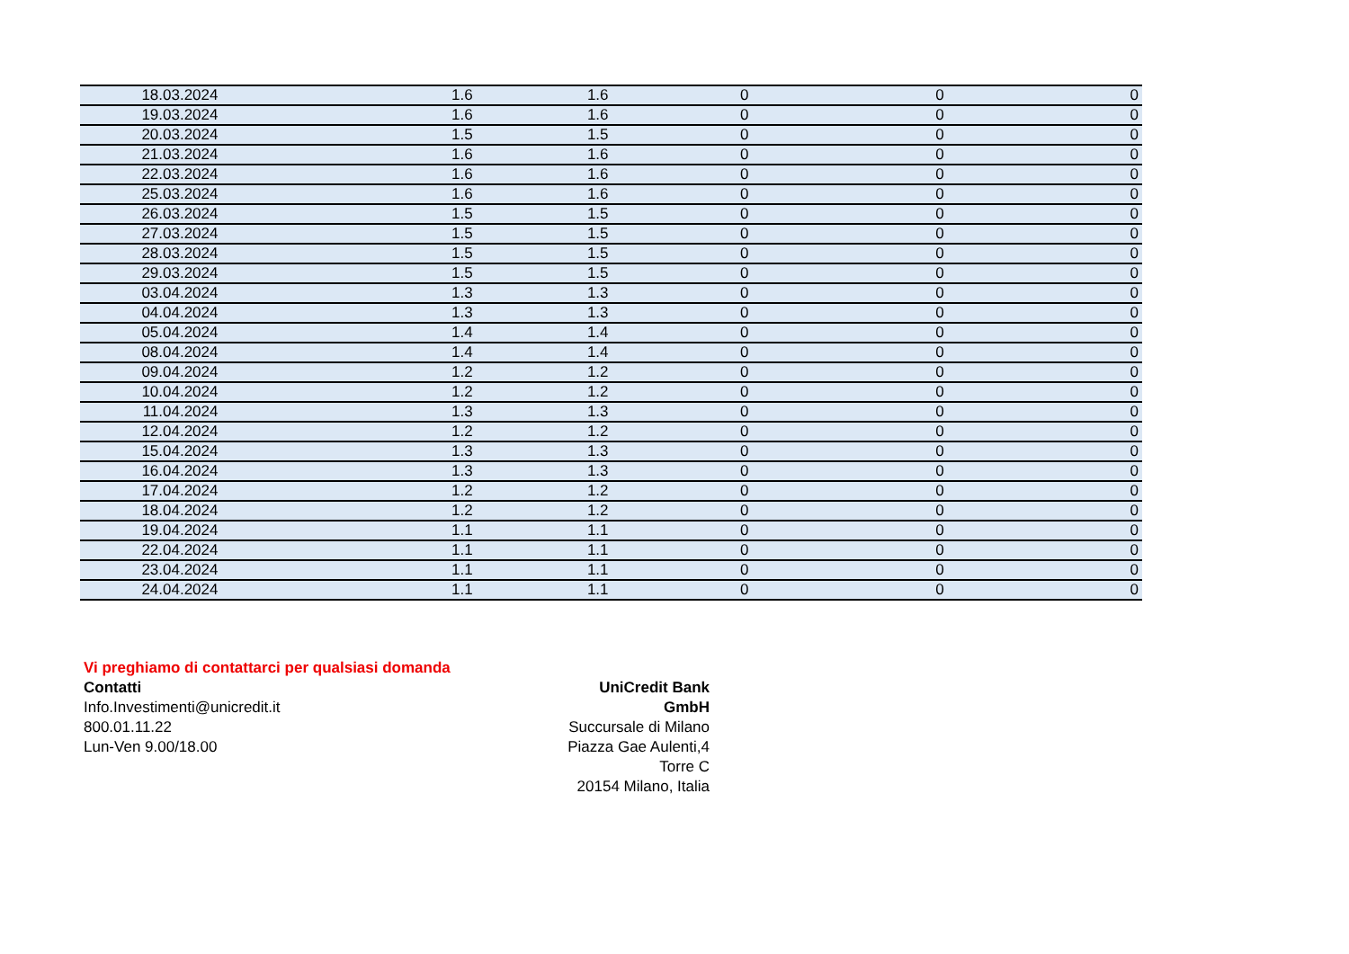| 18.03.2024 | 1.6 | 1.6 | 0 | 0 | 0 |
| 19.03.2024 | 1.6 | 1.6 | 0 | 0 | 0 |
| 20.03.2024 | 1.5 | 1.5 | 0 | 0 | 0 |
| 21.03.2024 | 1.6 | 1.6 | 0 | 0 | 0 |
| 22.03.2024 | 1.6 | 1.6 | 0 | 0 | 0 |
| 25.03.2024 | 1.6 | 1.6 | 0 | 0 | 0 |
| 26.03.2024 | 1.5 | 1.5 | 0 | 0 | 0 |
| 27.03.2024 | 1.5 | 1.5 | 0 | 0 | 0 |
| 28.03.2024 | 1.5 | 1.5 | 0 | 0 | 0 |
| 29.03.2024 | 1.5 | 1.5 | 0 | 0 | 0 |
| 03.04.2024 | 1.3 | 1.3 | 0 | 0 | 0 |
| 04.04.2024 | 1.3 | 1.3 | 0 | 0 | 0 |
| 05.04.2024 | 1.4 | 1.4 | 0 | 0 | 0 |
| 08.04.2024 | 1.4 | 1.4 | 0 | 0 | 0 |
| 09.04.2024 | 1.2 | 1.2 | 0 | 0 | 0 |
| 10.04.2024 | 1.2 | 1.2 | 0 | 0 | 0 |
| 11.04.2024 | 1.3 | 1.3 | 0 | 0 | 0 |
| 12.04.2024 | 1.2 | 1.2 | 0 | 0 | 0 |
| 15.04.2024 | 1.3 | 1.3 | 0 | 0 | 0 |
| 16.04.2024 | 1.3 | 1.3 | 0 | 0 | 0 |
| 17.04.2024 | 1.2 | 1.2 | 0 | 0 | 0 |
| 18.04.2024 | 1.2 | 1.2 | 0 | 0 | 0 |
| 19.04.2024 | 1.1 | 1.1 | 0 | 0 | 0 |
| 22.04.2024 | 1.1 | 1.1 | 0 | 0 | 0 |
| 23.04.2024 | 1.1 | 1.1 | 0 | 0 | 0 |
| 24.04.2024 | 1.1 | 1.1 | 0 | 0 | 0 |
Vi preghiamo di contattarci per qualsiasi domanda
Contatti
Info.Investimenti@unicredit.it
800.01.11.22
Lun-Ven 9.00/18.00
UniCredit Bank GmbH
Succursale di Milano
Piazza Gae Aulenti,4
Torre C
20154 Milano, Italia